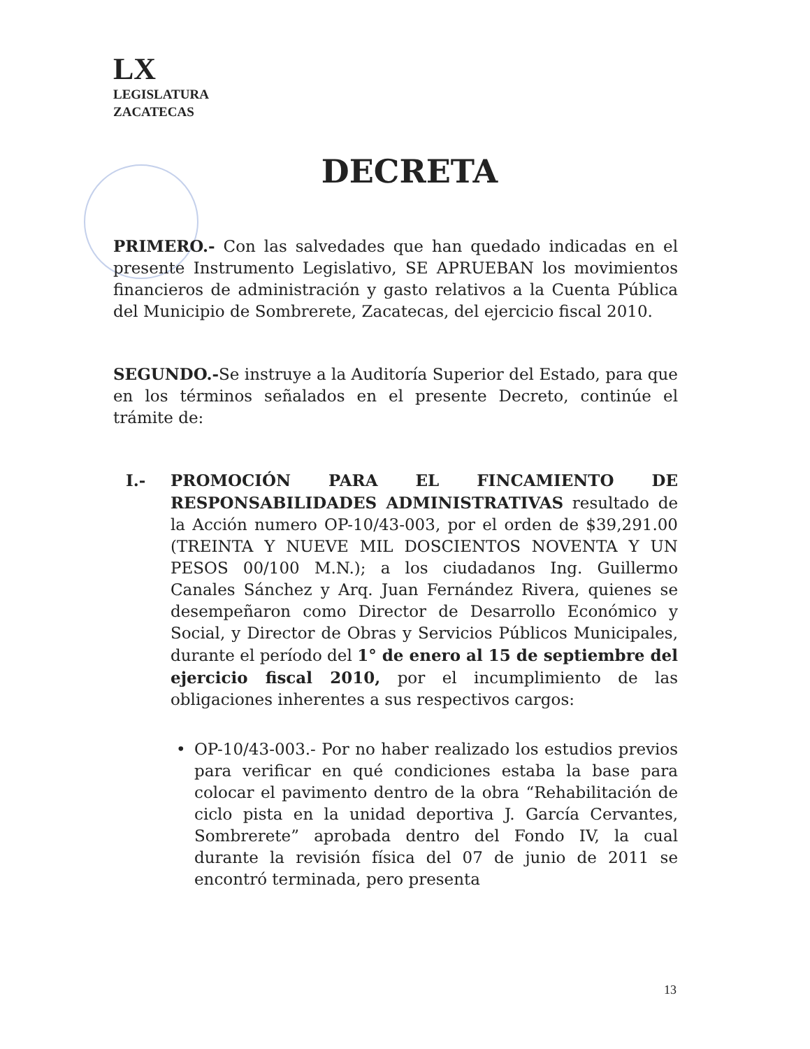LX
LEGISLATURA
ZACATECAS
DECRETA
PRIMERO.- Con las salvedades que han quedado indicadas en el presente Instrumento Legislativo, SE APRUEBAN los movimientos financieros de administración y gasto relativos a la Cuenta Pública del Municipio de Sombrerete, Zacatecas, del ejercicio fiscal 2010.
SEGUNDO.-Se instruye a la Auditoría Superior del Estado, para que en los términos señalados en el presente Decreto, continúe el trámite de:
I.- PROMOCIÓN PARA EL FINCAMIENTO DE RESPONSABILIDADES ADMINISTRATIVAS resultado de la Acción numero OP-10/43-003, por el orden de $39,291.00 (TREINTA Y NUEVE MIL DOSCIENTOS NOVENTA Y UN PESOS 00/100 M.N.); a los ciudadanos Ing. Guillermo Canales Sánchez y Arq. Juan Fernández Rivera, quienes se desempeñaron como Director de Desarrollo Económico y Social, y Director de Obras y Servicios Públicos Municipales, durante el período del 1° de enero al 15 de septiembre del ejercicio fiscal 2010, por el incumplimiento de las obligaciones inherentes a sus respectivos cargos:
• OP-10/43-003.- Por no haber realizado los estudios previos para verificar en qué condiciones estaba la base para colocar el pavimento dentro de la obra “Rehabilitación de ciclo pista en la unidad deportiva J. García Cervantes, Sombrerete” aprobada dentro del Fondo IV, la cual durante la revisión física del 07 de junio de 2011 se encontró terminada, pero presenta
13